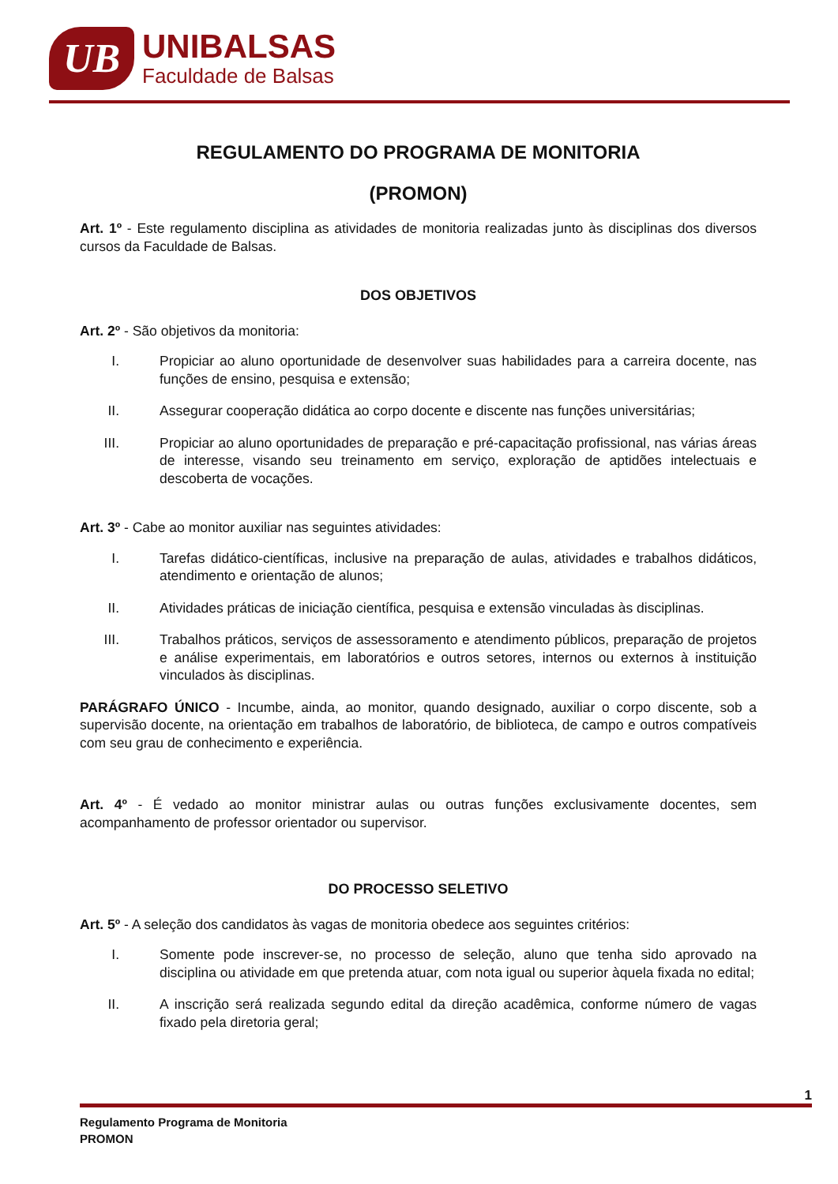UB
UNIBALSAS
Faculdade de Balsas
REGULAMENTO DO PROGRAMA DE MONITORIA
(PROMON)
Art. 1º - Este regulamento disciplina as atividades de monitoria realizadas junto às disciplinas dos diversos cursos da Faculdade de Balsas.
DOS OBJETIVOS
Art. 2º - São objetivos da monitoria:
I. Propiciar ao aluno oportunidade de desenvolver suas habilidades para a carreira docente, nas funções de ensino, pesquisa e extensão;
II. Assegurar cooperação didática ao corpo docente e discente nas funções universitárias;
III. Propiciar ao aluno oportunidades de preparação e pré-capacitação profissional, nas várias áreas de interesse, visando seu treinamento em serviço, exploração de aptidões intelectuais e descoberta de vocações.
Art. 3º - Cabe ao monitor auxiliar nas seguintes atividades:
I. Tarefas didático-científicas, inclusive na preparação de aulas, atividades e trabalhos didáticos, atendimento e orientação de alunos;
II. Atividades práticas de iniciação científica, pesquisa e extensão vinculadas às disciplinas.
III. Trabalhos práticos, serviços de assessoramento e atendimento públicos, preparação de projetos e análise experimentais, em laboratórios e outros setores, internos ou externos à instituição vinculados às disciplinas.
PARÁGRAFO ÚNICO - Incumbe, ainda, ao monitor, quando designado, auxiliar o corpo discente, sob a supervisão docente, na orientação em trabalhos de laboratório, de biblioteca, de campo e outros compatíveis com seu grau de conhecimento e experiência.
Art. 4º - É vedado ao monitor ministrar aulas ou outras funções exclusivamente docentes, sem acompanhamento de professor orientador ou supervisor.
DO PROCESSO SELETIVO
Art. 5º - A seleção dos candidatos às vagas de monitoria obedece aos seguintes critérios:
I. Somente pode inscrever-se, no processo de seleção, aluno que tenha sido aprovado na disciplina ou atividade em que pretenda atuar, com nota igual ou superior àquela fixada no edital;
II. A inscrição será realizada segundo edital da direção acadêmica, conforme número de vagas fixado pela diretoria geral;
1
Regulamento Programa de Monitoria
PROMON